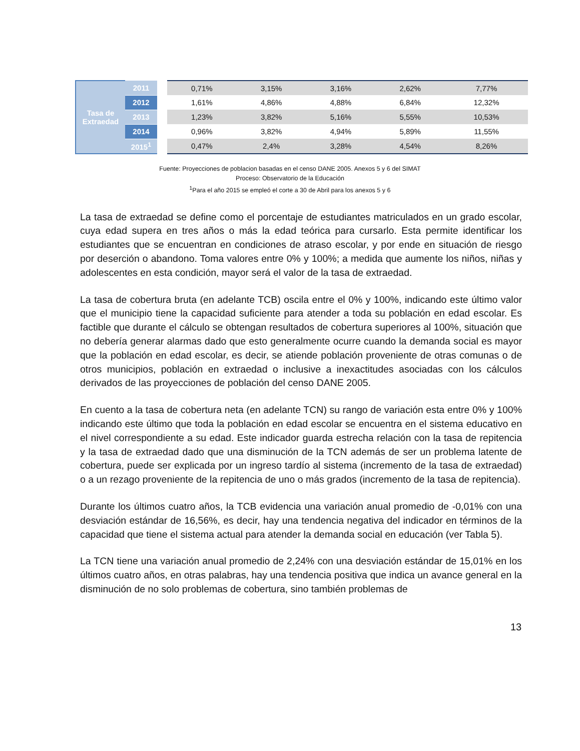| Tasa de Extraedad | 2011 | | 0,71% | 3,15% | 3,16% | 2,62% | 7,77% |
| | 2012 | | 1,61% | 4,86% | 4,88% | 6,84% | 12,32% |
| | 2013 | | 1,23% | 3,82% | 5,16% | 5,55% | 10,53% |
| | 2014 | | 0,96% | 3,82% | 4,94% | 5,89% | 11,55% |
| | 2015<sup>1</sup> | | 0,47% | 2,4% | 3,28% | 4,54% | 8,26% |
Fuente: Proyecciones de poblacion basadas en el censo DANE 2005. Anexos 5 y 6 del SIMAT
Proceso: Observatorio de la Educación
<sup>1</sup> Para el año 2015 se empleó el corte a 30 de Abril para los anexos 5 y 6
La tasa de extraedad se define como el porcentaje de estudiantes matriculados en un grado escolar, cuya edad supera en tres años o más la edad teórica para cursarlo. Esta permite identificar los estudiantes que se encuentran en condiciones de atraso escolar, y por ende en situación de riesgo por deserción o abandono. Toma valores entre 0% y 100%; a medida que aumente los niños, niñas y adolescentes en esta condición, mayor será el valor de la tasa de extraedad.
La tasa de cobertura bruta (en adelante TCB) oscila entre el 0% y 100%, indicando este último valor que el municipio tiene la capacidad suficiente para atender a toda su población en edad escolar. Es factible que durante el cálculo se obtengan resultados de cobertura superiores al 100%, situación que no debería generar alarmas dado que esto generalmente ocurre cuando la demanda social es mayor que la población en edad escolar, es decir, se atiende población proveniente de otras comunas o de otros municipios, población en extraedad o inclusive a inexactitudes asociadas con los cálculos derivados de las proyecciones de población del censo DANE 2005.
En cuento a la tasa de cobertura neta (en adelante TCN) su rango de variación esta entre 0% y 100% indicando este último que toda la población en edad escolar se encuentra en el sistema educativo en el nivel correspondiente a su edad. Este indicador guarda estrecha relación con la tasa de repitencia y la tasa de extraedad dado que una disminución de la TCN además de ser un problema latente de cobertura, puede ser explicada por un ingreso tardío al sistema (incremento de la tasa de extraedad) o a un rezago proveniente de la repitencia de uno o más grados (incremento de la tasa de repitencia).
Durante los últimos cuatro años, la TCB evidencia una variación anual promedio de -0,01% con una desviación estándar de 16,56%, es decir, hay una tendencia negativa del indicador en términos de la capacidad que tiene el sistema actual para atender la demanda social en educación (ver Tabla 5).
La TCN tiene una variación anual promedio de 2,24% con una desviación estándar de 15,01% en los últimos cuatro años, en otras palabras, hay una tendencia positiva que indica un avance general en la disminución de no solo problemas de cobertura, sino también problemas de
13